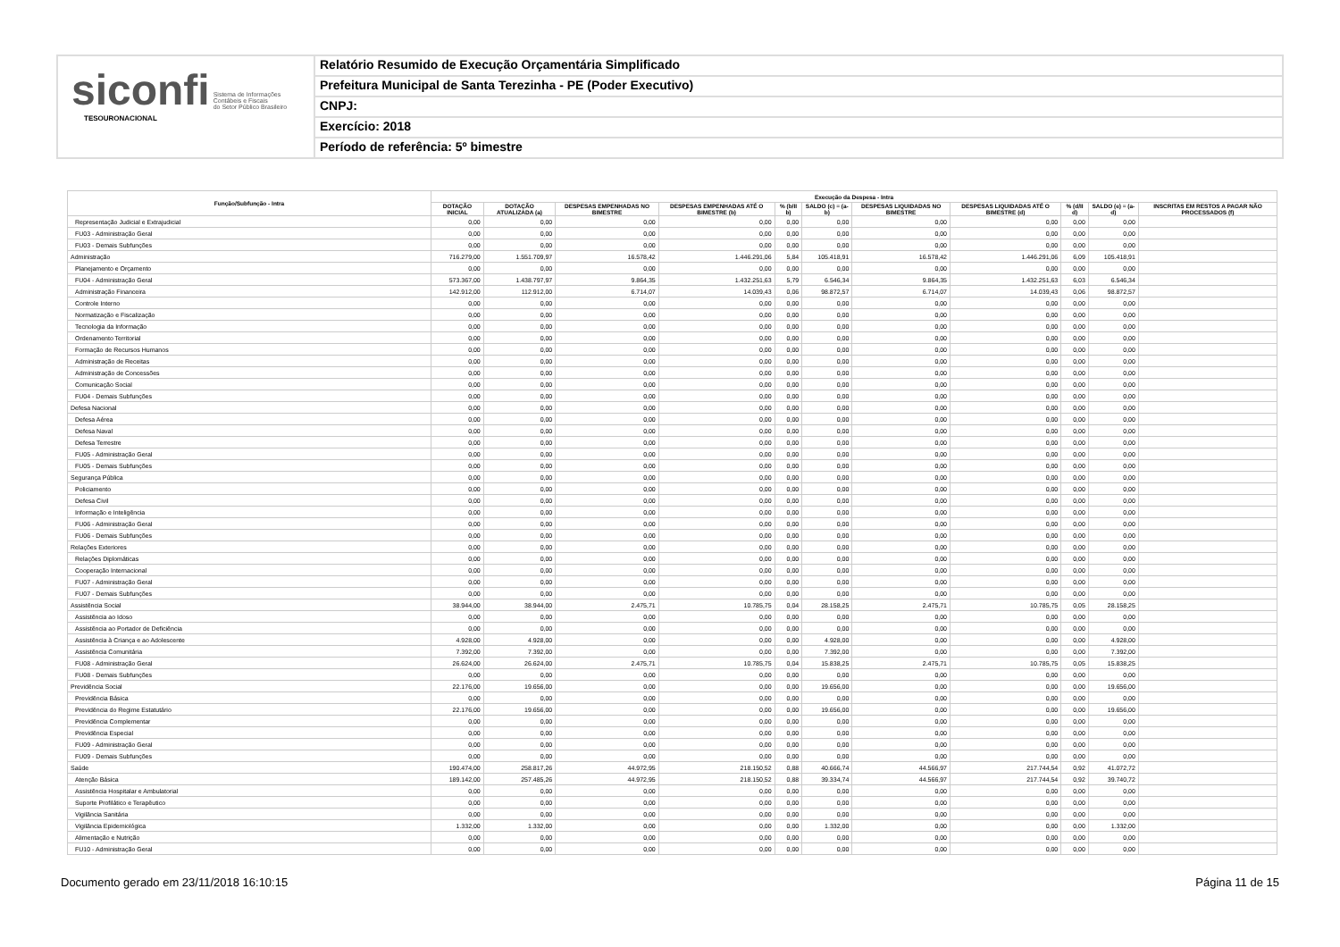siconfi Sistema de Informações
Contábeis e Fiscais
do Setor Público Brasileiro
TESOURONACIONAL
Relatório Resumido de Execução Orçamentária Simplificado
Prefeitura Municipal de Santa Terezinha - PE (Poder Executivo)
CNPJ:
Exercício: 2018
Período de referência: 5º bimestre
| Função/Subfunção - Intra | Execução da Despesa - Intra | | | | | | | | | | |
| --- | --- | --- | --- | --- | --- | --- | --- | --- | --- | --- | --- |
| | DOTAÇÃO INICIAL | DOTAÇÃO ATUALIZADA (a) | DESPESAS EMPENHADAS NO BIMESTRE | DESPESAS EMPENHADAS ATÉ O BIMESTRE (b) | % (b/II b) | SALDO (c) = (a-b) | DESPESAS LIQUIDADAS NO BIMESTRE | DESPESAS LIQUIDADAS ATÉ O BIMESTRE (d) | % (d/II d) | SALDO (e) = (a-d) | INSCRITAS EM RESTOS A PAGAR NÃO PROCESSADOS (f) |
| Representação Judicial e Extrajudicial | 0,00 | 0,00 | 0,00 | 0,00 | 0,00 | 0,00 | 0,00 | 0,00 | 0,00 | 0,00 | |
| FU03 - Administração Geral | 0,00 | 0,00 | 0,00 | 0,00 | 0,00 | 0,00 | 0,00 | 0,00 | 0,00 | 0,00 | |
| FU03 - Demais Subfunções | 0,00 | 0,00 | 0,00 | 0,00 | 0,00 | 0,00 | 0,00 | 0,00 | 0,00 | 0,00 | |
| Administração | 716.279,00 | 1.551.709,97 | 16.578,42 | 1.446.291,06 | 5,84 | 105.418,91 | 16.578,42 | 1.446.291,06 | 6,09 | 105.418,91 | |
| Planejamento e Orçamento | 0,00 | 0,00 | 0,00 | 0,00 | 0,00 | 0,00 | 0,00 | 0,00 | 0,00 | 0,00 | |
| FU04 - Administração Geral | 573.367,00 | 1.438.797,97 | 9.864,35 | 1.432.251,63 | 5,79 | 6.546,34 | 9.864,35 | 1.432.251,63 | 6,03 | 6.546,34 | |
| Administração Financeira | 142.912,00 | 112.912,00 | 6.714,07 | 14.039,43 | 0,06 | 98.872,57 | 6.714,07 | 14.039,43 | 0,06 | 98.872,57 | |
| Controle Interno | 0,00 | 0,00 | 0,00 | 0,00 | 0,00 | 0,00 | 0,00 | 0,00 | 0,00 | 0,00 | |
| Normatização e Fiscalização | 0,00 | 0,00 | 0,00 | 0,00 | 0,00 | 0,00 | 0,00 | 0,00 | 0,00 | 0,00 | |
| Tecnologia da Informação | 0,00 | 0,00 | 0,00 | 0,00 | 0,00 | 0,00 | 0,00 | 0,00 | 0,00 | 0,00 | |
| Ordenamento Territorial | 0,00 | 0,00 | 0,00 | 0,00 | 0,00 | 0,00 | 0,00 | 0,00 | 0,00 | 0,00 | |
| Formação de Recursos Humanos | 0,00 | 0,00 | 0,00 | 0,00 | 0,00 | 0,00 | 0,00 | 0,00 | 0,00 | 0,00 | |
| Administração de Receitas | 0,00 | 0,00 | 0,00 | 0,00 | 0,00 | 0,00 | 0,00 | 0,00 | 0,00 | 0,00 | |
| Administração de Concessões | 0,00 | 0,00 | 0,00 | 0,00 | 0,00 | 0,00 | 0,00 | 0,00 | 0,00 | 0,00 | |
| Comunicação Social | 0,00 | 0,00 | 0,00 | 0,00 | 0,00 | 0,00 | 0,00 | 0,00 | 0,00 | 0,00 | |
| FU04 - Demais Subfunções | 0,00 | 0,00 | 0,00 | 0,00 | 0,00 | 0,00 | 0,00 | 0,00 | 0,00 | 0,00 | |
| Defesa Nacional | 0,00 | 0,00 | 0,00 | 0,00 | 0,00 | 0,00 | 0,00 | 0,00 | 0,00 | 0,00 | |
| Defesa Aérea | 0,00 | 0,00 | 0,00 | 0,00 | 0,00 | 0,00 | 0,00 | 0,00 | 0,00 | 0,00 | |
| Defesa Naval | 0,00 | 0,00 | 0,00 | 0,00 | 0,00 | 0,00 | 0,00 | 0,00 | 0,00 | 0,00 | |
| Defesa Terrestre | 0,00 | 0,00 | 0,00 | 0,00 | 0,00 | 0,00 | 0,00 | 0,00 | 0,00 | 0,00 | |
| FU05 - Administração Geral | 0,00 | 0,00 | 0,00 | 0,00 | 0,00 | 0,00 | 0,00 | 0,00 | 0,00 | 0,00 | |
| FU05 - Demais Subfunções | 0,00 | 0,00 | 0,00 | 0,00 | 0,00 | 0,00 | 0,00 | 0,00 | 0,00 | 0,00 | |
| Segurança Pública | 0,00 | 0,00 | 0,00 | 0,00 | 0,00 | 0,00 | 0,00 | 0,00 | 0,00 | 0,00 | |
| Policiamento | 0,00 | 0,00 | 0,00 | 0,00 | 0,00 | 0,00 | 0,00 | 0,00 | 0,00 | 0,00 | |
| Defesa Civil | 0,00 | 0,00 | 0,00 | 0,00 | 0,00 | 0,00 | 0,00 | 0,00 | 0,00 | 0,00 | |
| Informação e Inteligência | 0,00 | 0,00 | 0,00 | 0,00 | 0,00 | 0,00 | 0,00 | 0,00 | 0,00 | 0,00 | |
| FU06 - Administração Geral | 0,00 | 0,00 | 0,00 | 0,00 | 0,00 | 0,00 | 0,00 | 0,00 | 0,00 | 0,00 | |
| FU06 - Demais Subfunções | 0,00 | 0,00 | 0,00 | 0,00 | 0,00 | 0,00 | 0,00 | 0,00 | 0,00 | 0,00 | |
| Relações Exteriores | 0,00 | 0,00 | 0,00 | 0,00 | 0,00 | 0,00 | 0,00 | 0,00 | 0,00 | 0,00 | |
| Relações Diplomáticas | 0,00 | 0,00 | 0,00 | 0,00 | 0,00 | 0,00 | 0,00 | 0,00 | 0,00 | 0,00 | |
| Cooperação Internacional | 0,00 | 0,00 | 0,00 | 0,00 | 0,00 | 0,00 | 0,00 | 0,00 | 0,00 | 0,00 | |
| FU07 - Administração Geral | 0,00 | 0,00 | 0,00 | 0,00 | 0,00 | 0,00 | 0,00 | 0,00 | 0,00 | 0,00 | |
| FU07 - Demais Subfunções | 0,00 | 0,00 | 0,00 | 0,00 | 0,00 | 0,00 | 0,00 | 0,00 | 0,00 | 0,00 | |
| Assistência Social | 38.944,00 | 38.944,00 | 2.475,71 | 10.785,75 | 0,04 | 28.158,25 | 2.475,71 | 10.785,75 | 0,05 | 28.158,25 | |
| Assistência ao Idoso | 0,00 | 0,00 | 0,00 | 0,00 | 0,00 | 0,00 | 0,00 | 0,00 | 0,00 | 0,00 | |
| Assistência ao Portador de Deficiência | 0,00 | 0,00 | 0,00 | 0,00 | 0,00 | 0,00 | 0,00 | 0,00 | 0,00 | 0,00 | |
| Assistência à Criança e ao Adolescente | 4.928,00 | 4.928,00 | 0,00 | 0,00 | 0,00 | 4.928,00 | 0,00 | 0,00 | 0,00 | 4.928,00 | |
| Assistência Comunitária | 7.392,00 | 7.392,00 | 0,00 | 0,00 | 0,00 | 7.392,00 | 0,00 | 0,00 | 0,00 | 7.392,00 | |
| FU08 - Administração Geral | 26.624,00 | 26.624,00 | 2.475,71 | 10.785,75 | 0,04 | 15.838,25 | 2.475,71 | 10.785,75 | 0,05 | 15.838,25 | |
| FU08 - Demais Subfunções | 0,00 | 0,00 | 0,00 | 0,00 | 0,00 | 0,00 | 0,00 | 0,00 | 0,00 | 0,00 | |
| Previdência Social | 22.176,00 | 19.656,00 | 0,00 | 0,00 | 0,00 | 19.656,00 | 0,00 | 0,00 | 0,00 | 19.656,00 | |
| Previdência Básica | 0,00 | 0,00 | 0,00 | 0,00 | 0,00 | 0,00 | 0,00 | 0,00 | 0,00 | 0,00 | |
| Previdência do Regime Estatutário | 22.176,00 | 19.656,00 | 0,00 | 0,00 | 0,00 | 19.656,00 | 0,00 | 0,00 | 0,00 | 19.656,00 | |
| Previdência Complementar | 0,00 | 0,00 | 0,00 | 0,00 | 0,00 | 0,00 | 0,00 | 0,00 | 0,00 | 0,00 | |
| Previdência Especial | 0,00 | 0,00 | 0,00 | 0,00 | 0,00 | 0,00 | 0,00 | 0,00 | 0,00 | 0,00 | |
| FU09 - Administração Geral | 0,00 | 0,00 | 0,00 | 0,00 | 0,00 | 0,00 | 0,00 | 0,00 | 0,00 | 0,00 | |
| FU09 - Demais Subfunções | 0,00 | 0,00 | 0,00 | 0,00 | 0,00 | 0,00 | 0,00 | 0,00 | 0,00 | 0,00 | |
| Saúde | 190.474,00 | 258.817,26 | 44.972,95 | 218.150,52 | 0,88 | 40.666,74 | 44.566,97 | 217.744,54 | 0,92 | 41.072,72 | |
| Atenção Básica | 189.142,00 | 257.485,26 | 44.972,95 | 218.150,52 | 0,88 | 39.334,74 | 44.566,97 | 217.744,54 | 0,92 | 39.740,72 | |
| Assistência Hospitalar e Ambulatorial | 0,00 | 0,00 | 0,00 | 0,00 | 0,00 | 0,00 | 0,00 | 0,00 | 0,00 | 0,00 | |
| Suporte Profilático e Terapêutico | 0,00 | 0,00 | 0,00 | 0,00 | 0,00 | 0,00 | 0,00 | 0,00 | 0,00 | 0,00 | |
| Vigilância Sanitária | 0,00 | 0,00 | 0,00 | 0,00 | 0,00 | 0,00 | 0,00 | 0,00 | 0,00 | 0,00 | |
| Vigilância Epidemiológica | 1.332,00 | 1.332,00 | 0,00 | 0,00 | 0,00 | 1.332,00 | 0,00 | 0,00 | 0,00 | 1.332,00 | |
| Alimentação e Nutrição | 0,00 | 0,00 | 0,00 | 0,00 | 0,00 | 0,00 | 0,00 | 0,00 | 0,00 | 0,00 | |
| FU10 - Administração Geral | 0,00 | 0,00 | 0,00 | 0,00 | 0,00 | 0,00 | 0,00 | 0,00 | 0,00 | 0,00 | |
Documento gerado em 23/11/2018 16:10:15 Página 11 de 15